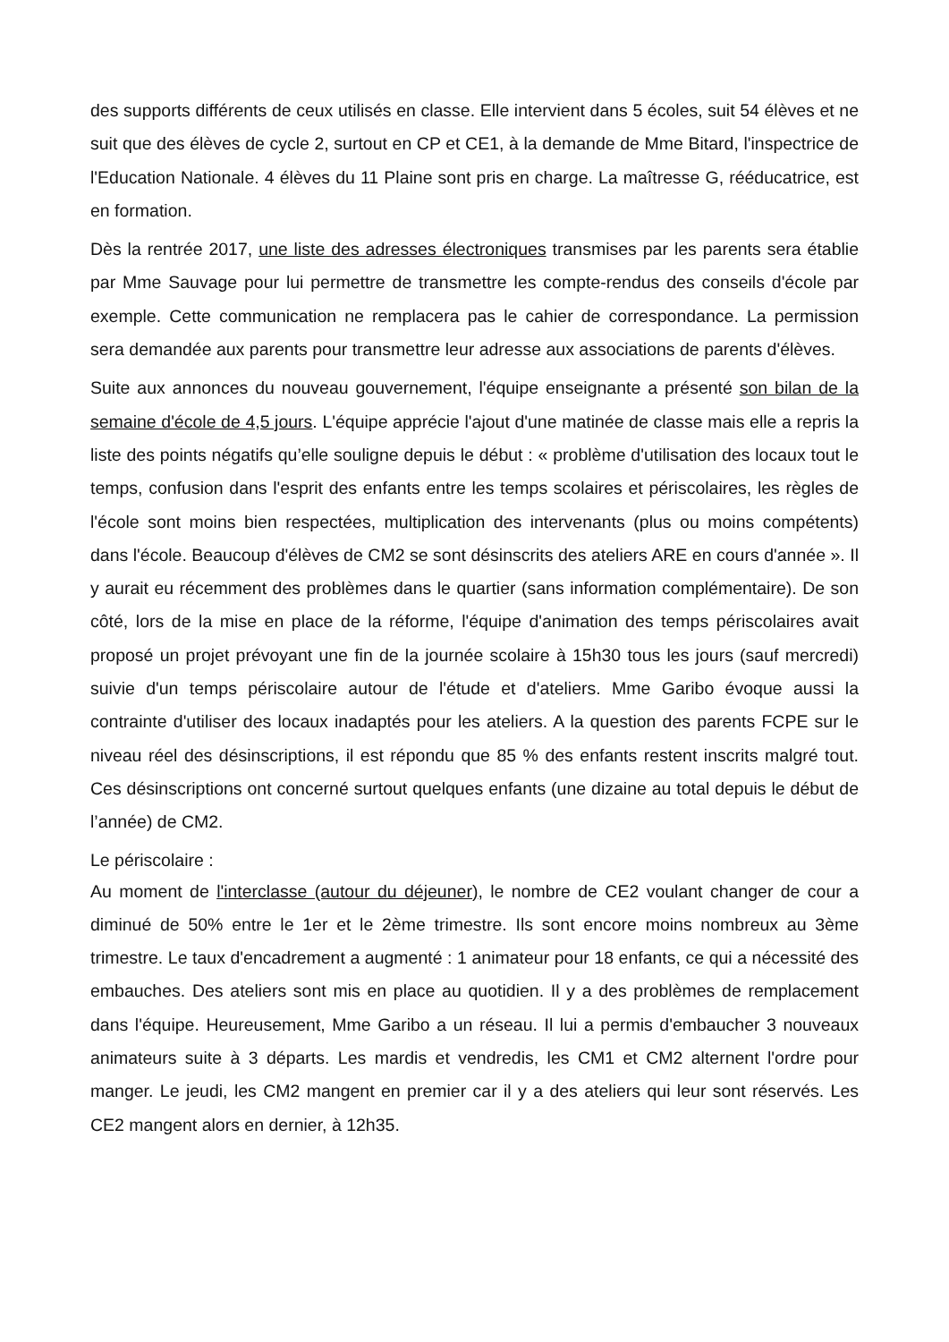des supports différents de ceux utilisés en classe. Elle intervient dans 5 écoles, suit 54 élèves et ne suit que des élèves de cycle 2, surtout en CP et CE1, à la demande de Mme Bitard, l'inspectrice de l'Education Nationale. 4 élèves du 11 Plaine sont pris en charge. La maîtresse G, rééducatrice, est en formation.
Dès la rentrée 2017, une liste des adresses électroniques transmises par les parents sera établie par Mme Sauvage pour lui permettre de transmettre les compte-rendus des conseils d'école par exemple. Cette communication ne remplacera pas le cahier de correspondance. La permission sera demandée aux parents pour transmettre leur adresse aux associations de parents d'élèves.
Suite aux annonces du nouveau gouvernement, l'équipe enseignante a présenté son bilan de la semaine d'école de 4,5 jours. L'équipe apprécie l'ajout d'une matinée de classe mais elle a repris la liste des points négatifs qu’elle souligne depuis le début : « problème d'utilisation des locaux tout le temps, confusion dans l'esprit des enfants entre les temps scolaires et périscolaires, les règles de l'école sont moins bien respectées, multiplication des intervenants (plus ou moins compétents) dans l'école. Beaucoup d'élèves de CM2 se sont désinscrits des ateliers ARE en cours d'année ». Il y aurait eu récemment des problèmes dans le quartier (sans information complémentaire). De son côté, lors de la mise en place de la réforme, l'équipe d'animation des temps périscolaires avait proposé un projet prévoyant une fin de la journée scolaire à 15h30 tous les jours (sauf mercredi) suivie d'un temps périscolaire autour de l'étude et d'ateliers. Mme Garibo évoque aussi la contrainte d'utiliser des locaux inadaptés pour les ateliers. A la question des parents FCPE sur le niveau réel des désinscriptions, il est répondu que 85 % des enfants restent inscrits malgré tout. Ces désinscriptions ont concerné surtout quelques enfants (une dizaine au total depuis le début de l’année) de CM2.
Le périscolaire :
Au moment de l'interclasse (autour du déjeuner), le nombre de CE2 voulant changer de cour a diminué de 50% entre le 1er et le 2ème trimestre. Ils sont encore moins nombreux au 3ème trimestre. Le taux d'encadrement a augmenté : 1 animateur pour 18 enfants, ce qui a nécessité des embauches. Des ateliers sont mis en place au quotidien. Il y a des problèmes de remplacement dans l'équipe. Heureusement, Mme Garibo a un réseau. Il lui a permis d'embaucher 3 nouveaux animateurs suite à 3 départs. Les mardis et vendredis, les CM1 et CM2 alternent l'ordre pour manger. Le jeudi, les CM2 mangent en premier car il y a des ateliers qui leur sont réservés. Les CE2 mangent alors en dernier, à 12h35.